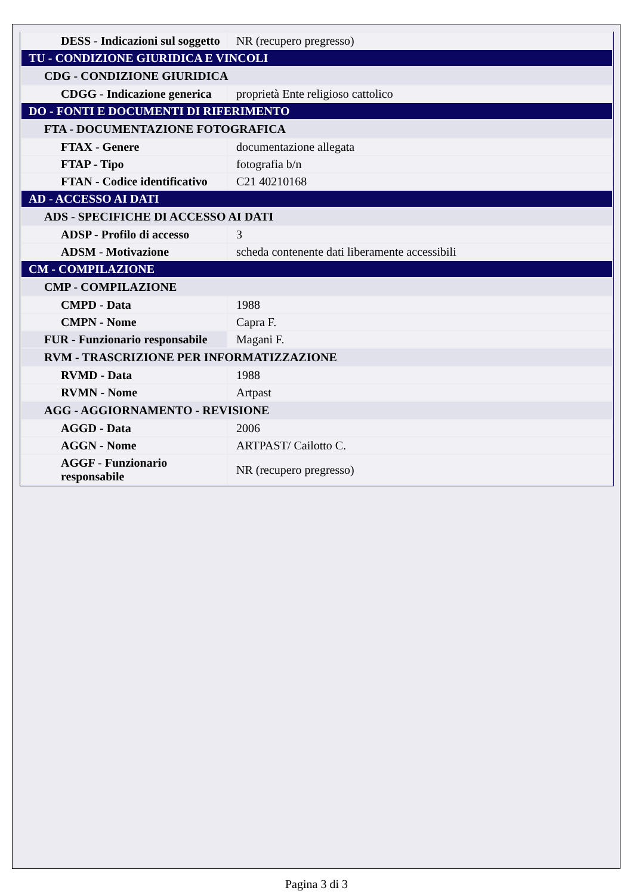| DESS - Indicazioni sul soggetto | NR (recupero pregresso) |
| TU - CONDIZIONE GIURIDICA E VINCOLI | |
| CDG - CONDIZIONE GIURIDICA | |
| CDGG - Indicazione generica | proprietà Ente religioso cattolico |
| DO - FONTI E DOCUMENTI DI RIFERIMENTO | |
| FTA - DOCUMENTAZIONE FOTOGRAFICA | |
| FTAX - Genere | documentazione allegata |
| FTAP - Tipo | fotografia b/n |
| FTAN - Codice identificativo | C21 40210168 |
| AD - ACCESSO AI DATI | |
| ADS - SPECIFICHE DI ACCESSO AI DATI | |
| ADSP - Profilo di accesso | 3 |
| ADSM - Motivazione | scheda contenente dati liberamente accessibili |
| CM - COMPILAZIONE | |
| CMP - COMPILAZIONE | |
| CMPD - Data | 1988 |
| CMPN - Nome | Capra F. |
| FUR - Funzionario responsabile | Magani F. |
| RVM - TRASCRIZIONE PER INFORMATIZZAZIONE | |
| RVMD - Data | 1988 |
| RVMN - Nome | Artpast |
| AGG - AGGIORNAMENTO - REVISIONE | |
| AGGD - Data | 2006 |
| AGGN - Nome | ARTPAST/ Cailotto C. |
| AGGF - Funzionario responsabile | NR (recupero pregresso) |
Pagina 3 di 3